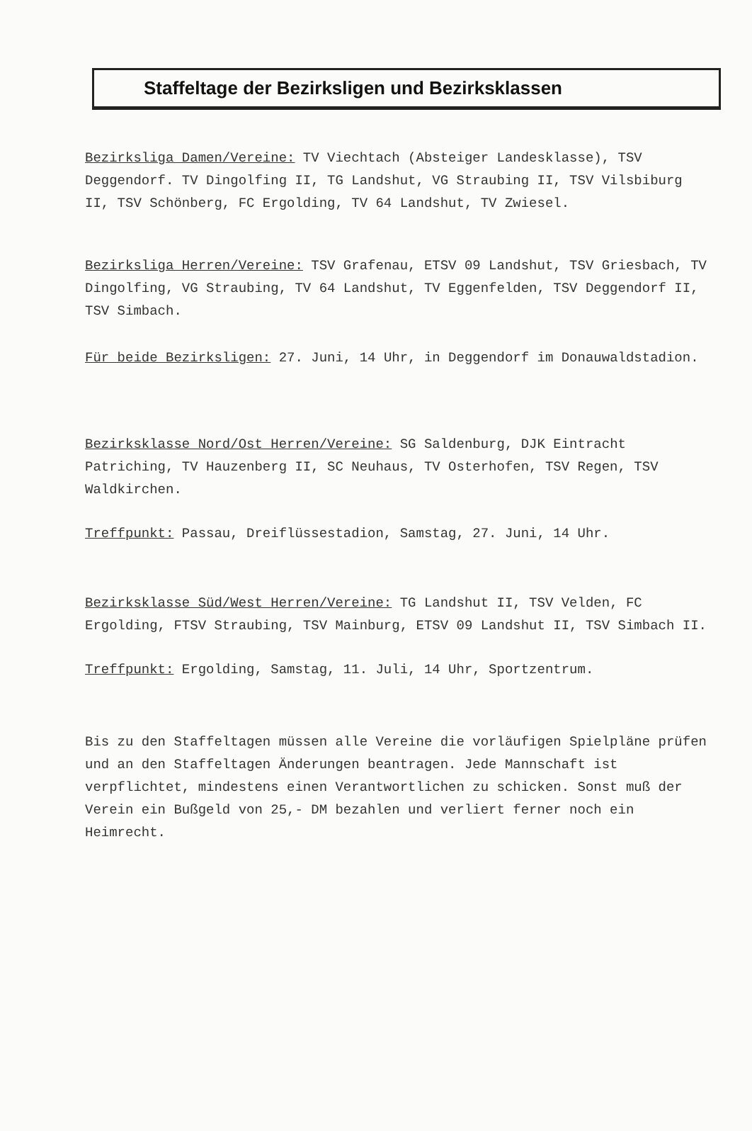Staffeltage der Bezirksligen und Bezirksklassen
Bezirksliga Damen/Vereine: TV Viechtach (Absteiger Landesklasse), TSV Deggendorf. TV Dingolfing II, TG Landshut, VG Straubing II, TSV Vilsbiburg II, TSV Schönberg, FC Ergolding, TV 64 Landshut, TV Zwiesel.
Bezirksliga Herren/Vereine: TSV Grafenau, ETSV 09 Landshut, TSV Griesbach, TV Dingolfing, VG Straubing, TV 64 Landshut, TV Eggenfelden, TSV Deggendorf II, TSV Simbach.
Für beide Bezirksligen: 27. Juni, 14 Uhr, in Deggendorf im Donauwaldstadion.
Bezirksklasse Nord/Ost Herren/Vereine: SG Saldenburg, DJK Eintracht Patriching, TV Hauzenberg II, SC Neuhaus, TV Osterhofen, TSV Regen, TSV Waldkirchen.
Treffpunkt: Passau, Dreiflüssestadion, Samstag, 27. Juni, 14 Uhr.
Bezirksklasse Süd/West Herren/Vereine: TG Landshut II, TSV Velden, FC Ergolding, FTSV Straubing, TSV Mainburg, ETSV 09 Landshut II, TSV Simbach II.
Treffpunkt: Ergolding, Samstag, 11. Juli, 14 Uhr, Sportzentrum.
Bis zu den Staffeltagen müssen alle Vereine die vorläufigen Spielpläne prüfen und an den Staffeltagen Änderungen beantragen. Jede Mannschaft ist verpflichtet, mindestens einen Verantwortlichen zu schicken. Sonst muß der Verein ein Bußgeld von 25,- DM bezahlen und verliert ferner noch ein Heimrecht.